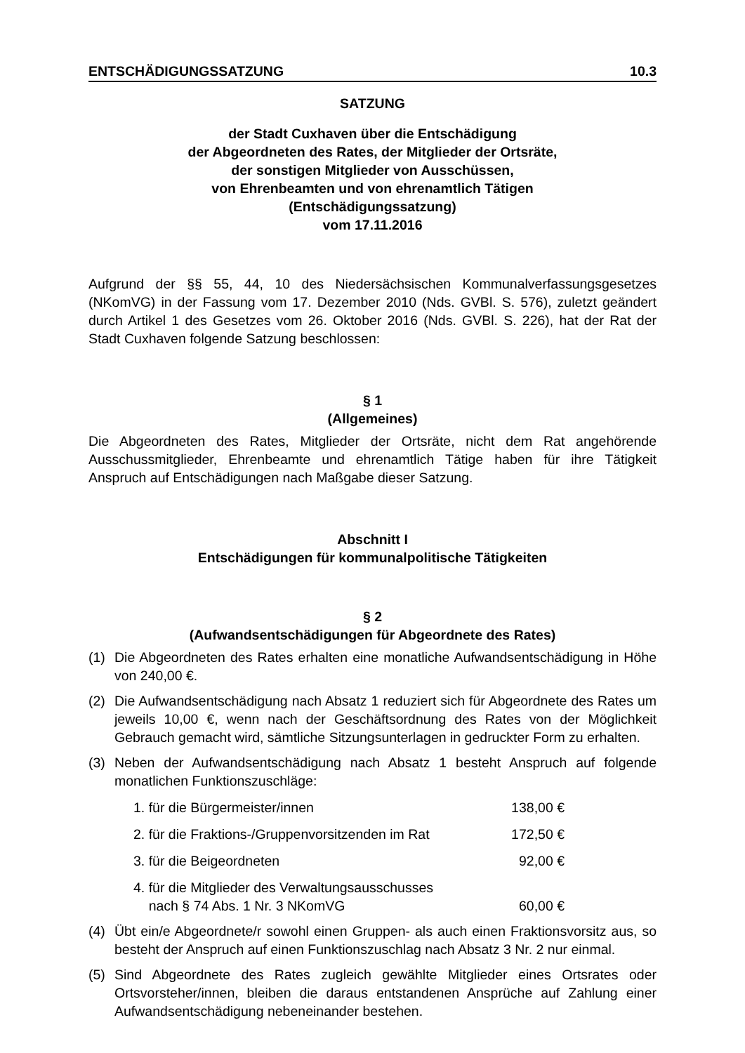ENTSCHÄDIGUNGSSATZUNG 10.3
SATZUNG
der Stadt Cuxhaven über die Entschädigung
der Abgeordneten des Rates, der Mitglieder der Ortsräte,
der sonstigen Mitglieder von Ausschüssen,
von Ehrenbeamten und von ehrenamtlich Tätigen
(Entschädigungssatzung)
vom 17.11.2016
Aufgrund der §§ 55, 44, 10 des Niedersächsischen Kommunalverfassungsgesetzes (NKomVG) in der Fassung vom 17. Dezember 2010 (Nds. GVBl. S. 576), zuletzt geändert durch Artikel 1 des Gesetzes vom 26. Oktober 2016 (Nds. GVBl. S. 226), hat der Rat der Stadt Cuxhaven folgende Satzung beschlossen:
§ 1
(Allgemeines)
Die Abgeordneten des Rates, Mitglieder der Ortsräte, nicht dem Rat angehörende Ausschussmitglieder, Ehrenbeamte und ehrenamtlich Tätige haben für ihre Tätigkeit Anspruch auf Entschädigungen nach Maßgabe dieser Satzung.
Abschnitt I
Entschädigungen für kommunalpolitische Tätigkeiten
§ 2
(Aufwandsentschädigungen für Abgeordnete des Rates)
(1) Die Abgeordneten des Rates erhalten eine monatliche Aufwandsentschädigung in Höhe von 240,00 €.
(2) Die Aufwandsentschädigung nach Absatz 1 reduziert sich für Abgeordnete des Rates um jeweils 10,00 €, wenn nach der Geschäftsordnung des Rates von der Möglichkeit Gebrauch gemacht wird, sämtliche Sitzungsunterlagen in gedruckter Form zu erhalten.
(3) Neben der Aufwandsentschädigung nach Absatz 1 besteht Anspruch auf folgende monatlichen Funktionszuschläge:
1. für die Bürgermeister/innen 138,00 €
2. für die Fraktions-/Gruppenvorsitzenden im Rat 172,50 €
3. für die Beigeordneten 92,00 €
4. für die Mitglieder des Verwaltungsausschusses
nach § 74 Abs. 1 Nr. 3 NKomVG 60,00 €
(4) Übt ein/e Abgeordnete/r sowohl einen Gruppen- als auch einen Fraktionsvorsitz aus, so besteht der Anspruch auf einen Funktionszuschlag nach Absatz 3 Nr. 2 nur einmal.
(5) Sind Abgeordnete des Rates zugleich gewählte Mitglieder eines Ortsrates oder Ortsvorsteher/innen, bleiben die daraus entstandenen Ansprüche auf Zahlung einer Aufwandsentschädigung nebeneinander bestehen.